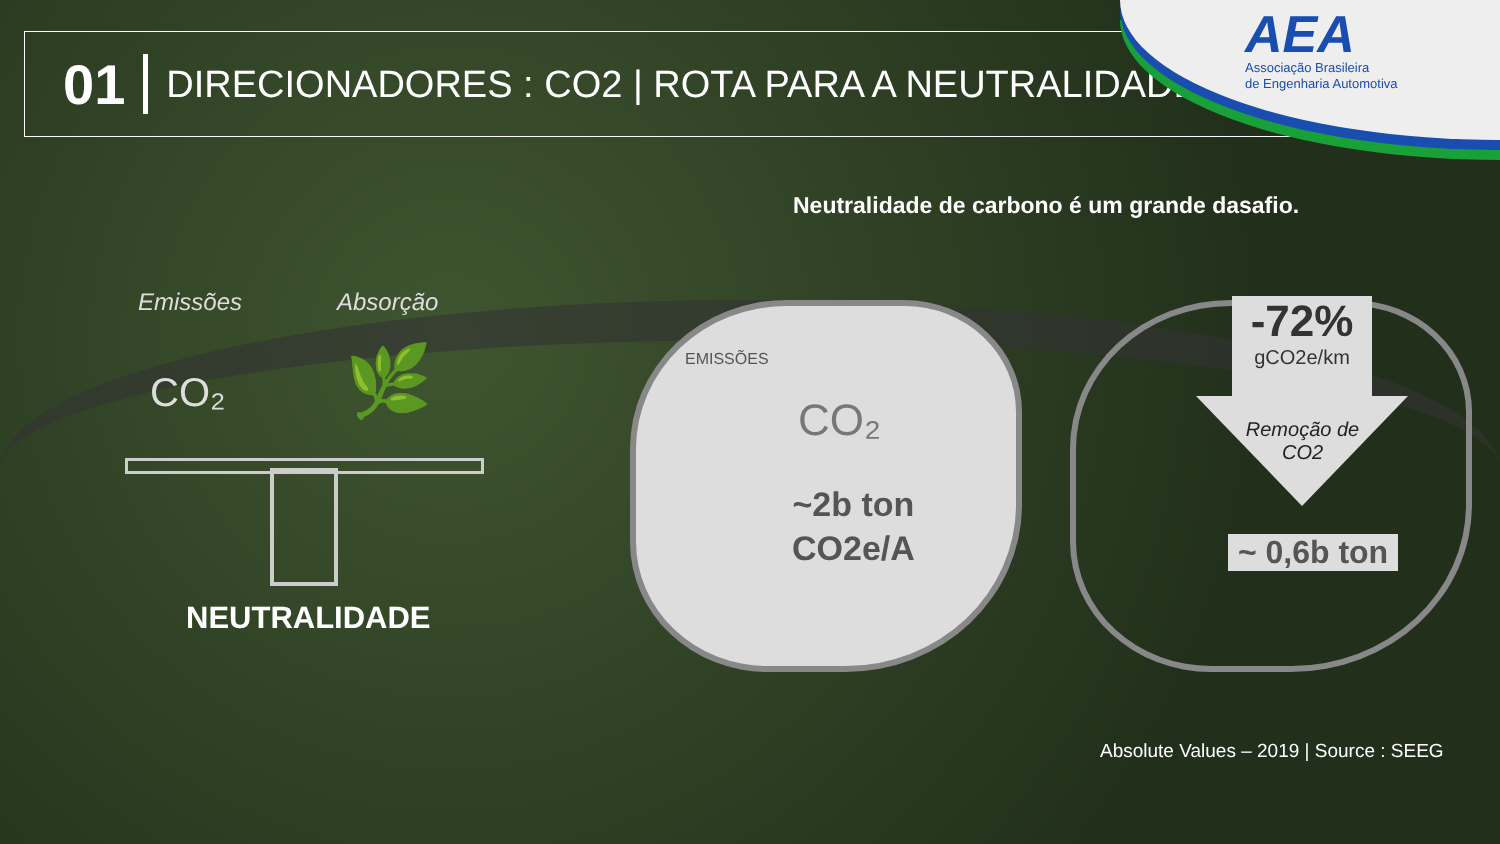01 DIRECIONADORES : CO2 | ROTA PARA A NEUTRALIDADE
AEA
Associação Brasileira
de Engenharia Automotiva
Neutralidade de carbono é um grande dasafio.
Emissões Absorção
CO₂ 🌿
NEUTRALIDADE
EMISSÕES
CO₂
~2b ton
CO2e/A
-72%
gCO2e/km
Remoção de CO2
~ 0,6b ton
Absolute Values – 2019 | Source : SEEG